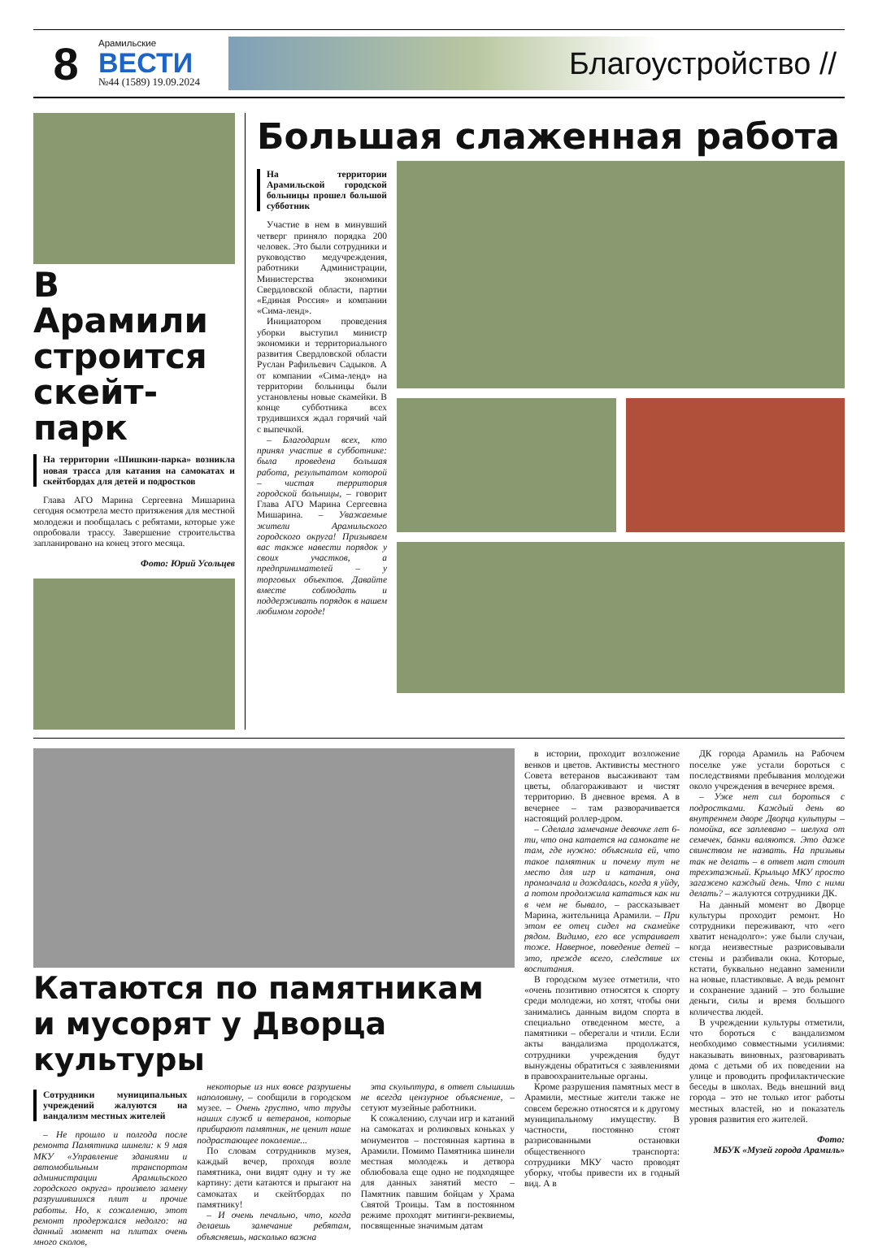8
Арамильские
ВЕСТИ
№44 (1589) 19.09.2024
Благоустройство //
В Арамили строится скейт-парк
На территории «Шишкин-парка» возникла новая трасса для катания на самокатах и скейтбордах для детей и подростков
Глава АГО Марина Сергеевна Мишарина сегодня осмотрела место притяжения для местной молодежи и пообщалась с ребятами, которые уже опробовали трассу. Завершение строительства запланировано на конец этого месяца.
Фото: Юрий Усольцев
Большая слаженная работа
На территории Арамильской городской больницы прошел большой субботник
Участие в нем в минувший четверг приняло порядка 200 человек. Это были сотрудники и руководство медучреждения, работники Администрации, Министерства экономики Свердловской области, партии «Единая Россия» и компании «Сима-ленд».
Инициатором проведения уборки выступил министр экономики и территориального развития Свердловской области Руслан Рафильевич Садыков. А от компании «Сима-ленд» на территории больницы были установлены новые скамейки. В конце субботника всех трудившихся ждал горячий чай с выпечкой.
– Благодарим всех, кто принял участие в субботнике: была проведена большая работа, результатом которой – чистая территория городской больницы, – говорит Глава АГО Марина Сергеевна Мишарина. – Уважаемые жители Арамильского городского округа! Призываем вас также навести порядок у своих участков, а предпринимателей – у торговых объектов. Давайте вместе соблюдать и поддерживать порядок в нашем любимом городе!
Катаются по памятникам и мусорят у Дворца культуры
Сотрудники муниципальных учреждений жалуются на вандализм местных жителей
– Не прошло и полгода после ремонта Памятника шинели: к 9 мая МКУ «Управление зданиями и автомобильным транспортом администрации Арамильского городского округа» произвело замену разрушившихся плит и прочие работы. Но, к сожалению, этот ремонт продержался недолго: на данный момент на плитах очень много сколов,
некоторые из них вовсе разрушены наполовину, – сообщили в городском музее. – Очень грустно, что труды наших служб и ветеранов, которые прибирают памятник, не ценит наше подрастающее поколение...
По словам сотрудников музея, каждый вечер, проходя возле памятника, они видят одну и ту же картину: дети катаются и прыгают на самокатах и скейтбордах по памятнику!
– И очень печально, что, когда делаешь замечание ребятам, объясняешь, насколько важна
эта скульптура, в ответ слышишь не всегда цензурное объяснение, – сетуют музейные работники.
К сожалению, случаи игр и катаний на самокатах и роликовых коньках у монументов – постоянная картина в Арамили. Помимо Памятника шинели местная молодежь и детвора облюбовала еще одно не подходящее для данных занятий место – Памятник павшим бойцам у Храма Святой Троицы. Там в постоянном режиме проходят митинги-реквиемы, посвященные значимым датам
в истории, проходит возложение венков и цветов. Активисты местного Совета ветеранов высаживают там цветы, облагораживают и чистят территорию. В дневное время. А в вечернее – там разворачивается настоящий роллер-дром.
– Сделала замечание девочке лет 6-ти, что она катается на самокате не там, где нужно: объяснила ей, что такое памятник и почему тут не место для игр и катания, она промолчала и дождалась, когда я уйду, а потом продолжила кататься как ни в чем не бывало, – рассказывает Марина, жительница Арамили. – При этом ее отец сидел на скамейке рядом. Видимо, его все устраивает тоже. Наверное, поведение детей – это, прежде всего, следствие их воспитания.
В городском музее отметили, что «очень позитивно относятся к спорту среди молодежи, но хотят, чтобы они занимались данным видом спорта в специально отведенном месте, а памятники – оберегали и чтили. Если акты вандализма продолжатся, сотрудники учреждения будут вынуждены обратиться с заявлениями в правоохранительные органы.
Кроме разрушения памятных мест в Арамили, местные жители также не совсем бережно относятся и к другому муниципальному имуществу. В частности, постоянно стоят разрисованными остановки общественного транспорта: сотрудники МКУ часто проводят уборку, чтобы привести их в годный вид. А в
ДК города Арамиль на Рабочем поселке уже устали бороться с последствиями пребывания молодежи около учреждения в вечернее время.
– Уже нет сил бороться с подростками. Каждый день во внутреннем дворе Дворца культуры – помойка, все заплевано – шелуха от семечек, банки валяются. Это даже свинством не назвать. На призывы так не делать – в ответ мат стоит трехэтажный. Крыльцо МКУ просто загажено каждый день. Что с ними делать? – жалуются сотрудники ДК.
На данный момент во Дворце культуры проходит ремонт. Но сотрудники переживают, что «его хватит ненадолго»: уже были случаи, когда неизвестные разрисовывали стены и разбивали окна. Которые, кстати, буквально недавно заменили на новые, пластиковые. А ведь ремонт и сохранение зданий – это большие деньги, силы и время большого количества людей.
В учреждении культуры отметили, что бороться с вандализмом необходимо совместными усилиями: наказывать виновных, разговаривать дома с детьми об их поведении на улице и проводить профилактические беседы в школах. Ведь внешний вид города – это не только итог работы местных властей, но и показатель уровня развития его жителей.
Фото:
МБУК «Музей города Арамиль»